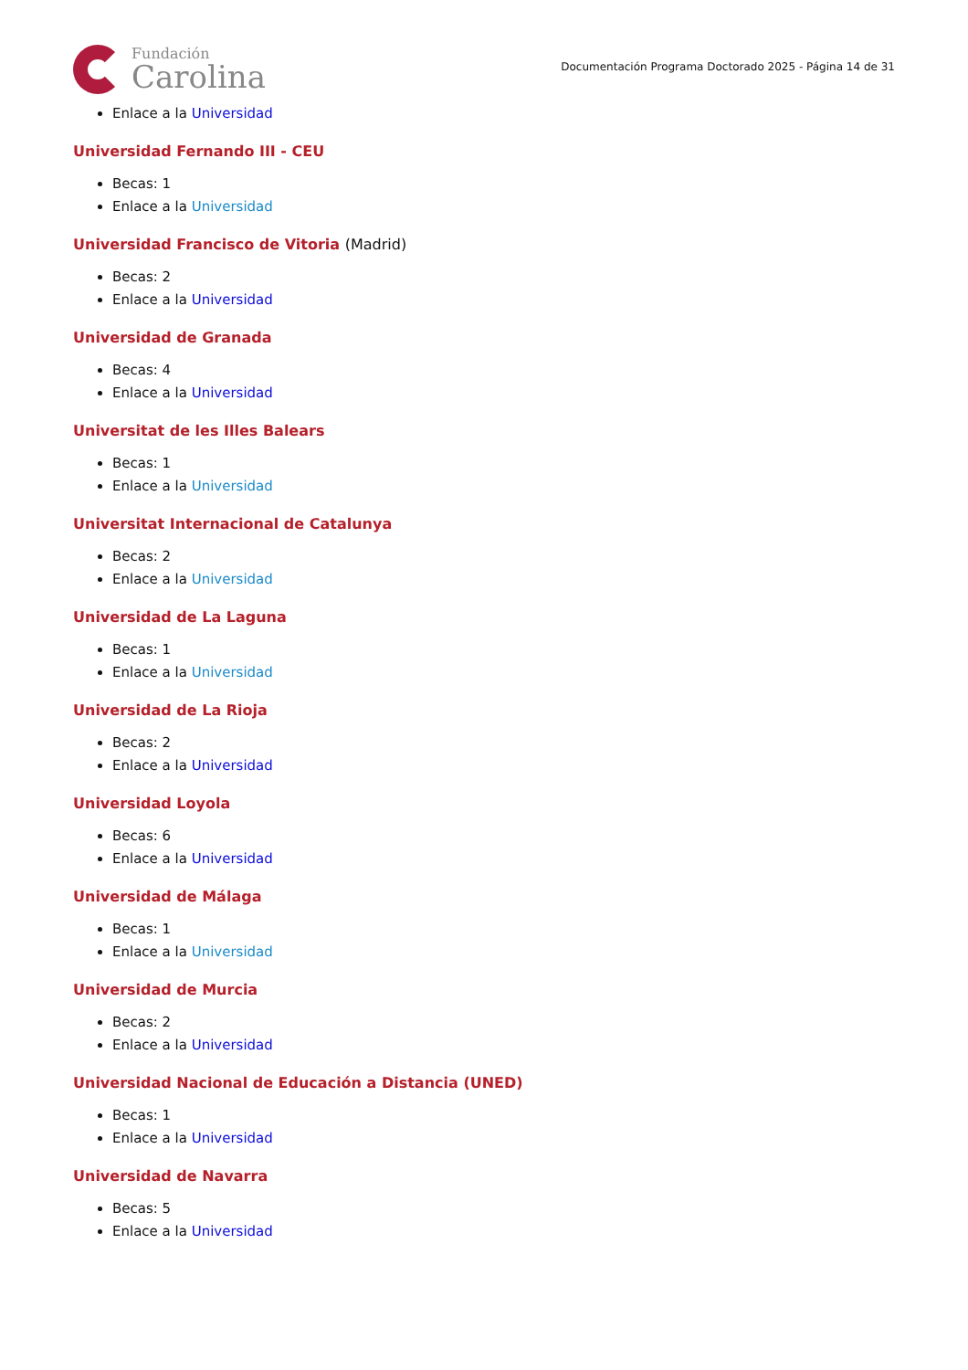Fundación
Carolina
Documentación Programa Doctorado 2025 - Página 14 de 31
Enlace a la Universidad
Universidad Fernando III - CEU
Becas: 1
Enlace a la Universidad
Universidad Francisco de Vitoria (Madrid)
Becas: 2
Enlace a la Universidad
Universidad de Granada
Becas: 4
Enlace a la Universidad
Universitat de les Illes Balears
Becas: 1
Enlace a la Universidad
Universitat Internacional de Catalunya
Becas: 2
Enlace a la Universidad
Universidad de La Laguna
Becas: 1
Enlace a la Universidad
Universidad de La Rioja
Becas: 2
Enlace a la Universidad
Universidad Loyola
Becas: 6
Enlace a la Universidad
Universidad de Málaga
Becas: 1
Enlace a la Universidad
Universidad de Murcia
Becas: 2
Enlace a la Universidad
Universidad Nacional de Educación a Distancia (UNED)
Becas: 1
Enlace a la Universidad
Universidad de Navarra
Becas: 5
Enlace a la Universidad